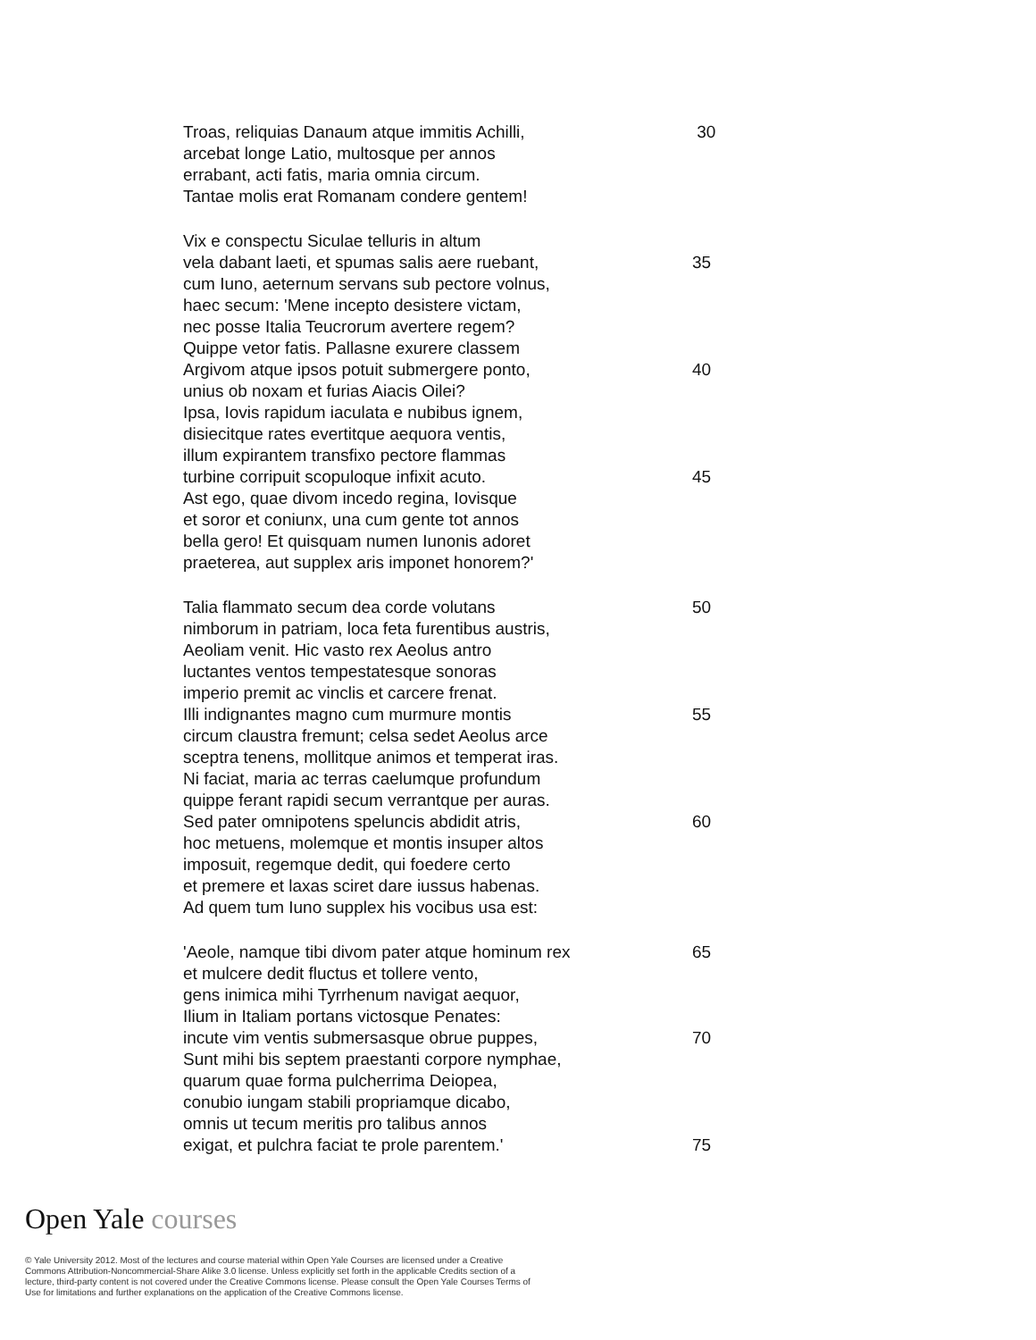Troas, reliquias Danaum atque immitis Achilli, 30
arcebat longe Latio, multosque per annos
errabant, acti fatis, maria omnia circum.
Tantae molis erat Romanam condere gentem!
Vix e conspectu Siculae telluris in altum
vela dabant laeti, et spumas salis aere ruebant, 35
cum Iuno, aeternum servans sub pectore volnus,
haec secum: 'Mene incepto desistere victam,
nec posse Italia Teucrorum avertere regem?
Quippe vetor fatis. Pallasne exurere classem
Argivom atque ipsos potuit submergere ponto, 40
unius ob noxam et furias Aiacis Oilei?
Ipsa, Iovis rapidum iaculata e nubibus ignem,
disiecitque rates evertitque aequora ventis,
illum expirantem transfixo pectore flammas
turbine corripuit scopuloque infixit acuto. 45
Ast ego, quae divom incedo regina, Iovisque
et soror et coniunx, una cum gente tot annos
bella gero! Et quisquam numen Iunonis adoret
praeterea, aut supplex aris imponet honorem?'
Talia flammato secum dea corde volutans 50
nimborum in patriam, loca feta furentibus austris,
Aeoliam venit. Hic vasto rex Aeolus antro
luctantes ventos tempestatesque sonoras
imperio premit ac vinclis et carcere frenat.
Illi indignantes magno cum murmure montis 55
circum claustra fremunt; celsa sedet Aeolus arce
sceptra tenens, mollitque animos et temperat iras.
Ni faciat, maria ac terras caelumque profundum
quippe ferant rapidi secum verrantque per auras.
Sed pater omnipotens speluncis abdidit atris, 60
hoc metuens, molemque et montis insuper altos
imposuit, regemque dedit, qui foedere certo
et premere et laxas sciret dare iussus habenas.
Ad quem tum Iuno supplex his vocibus usa est:
'Aeole, namque tibi divom pater atque hominum rex 65
et mulcere dedit fluctus et tollere vento,
gens inimica mihi Tyrrhenum navigat aequor,
Ilium in Italiam portans victosque Penates:
incute vim ventis submersasque obrue puppes, 70
Sunt mihi bis septem praestanti corpore nymphae,
quarum quae forma pulcherrima Deiopea,
conubio iungam stabili propriamque dicabo,
omnis ut tecum meritis pro talibus annos
exigat, et pulchra faciat te prole parentem.' 75
Open Yale courses
© Yale University 2012. Most of the lectures and course material within Open Yale Courses are licensed under a Creative Commons Attribution-Noncommercial-Share Alike 3.0 license. Unless explicitly set forth in the applicable Credits section of a lecture, third-party content is not covered under the Creative Commons license. Please consult the Open Yale Courses Terms of Use for limitations and further explanations on the application of the Creative Commons license.